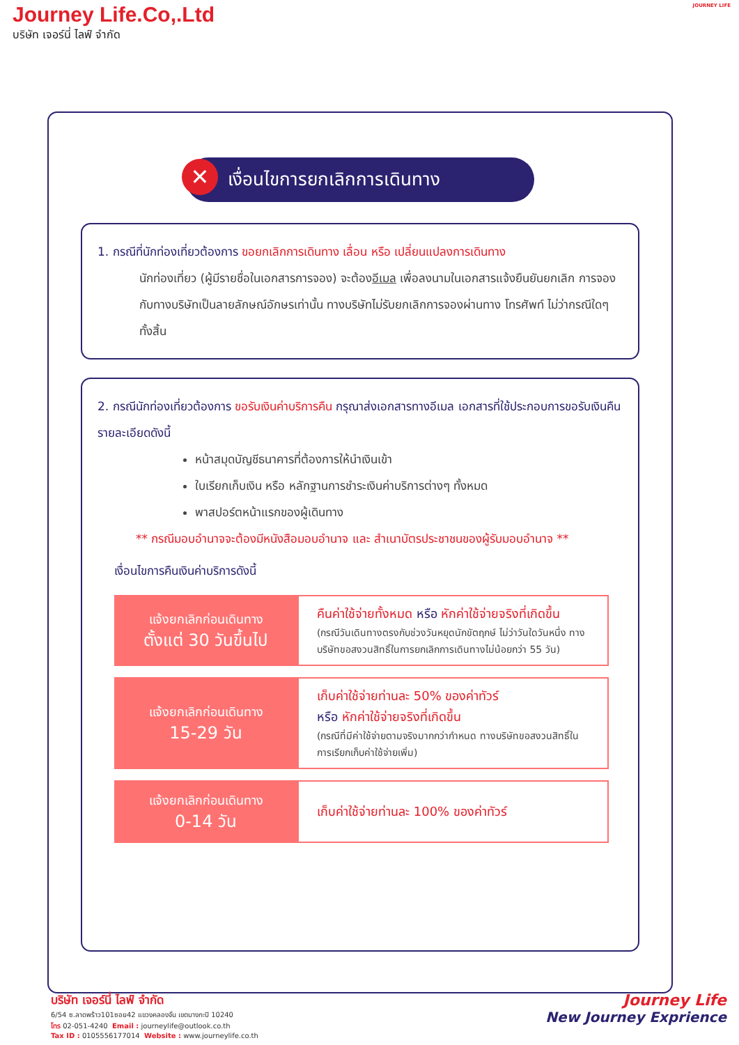Journey Life.Co,.Ltd
บริษัท เจอร์นี่ ไลฟ์ จำกัด
JOURNEY LIFE
✕ เงื่อนไขการยกเลิกการเดินทาง
1. กรณีที่นักท่องเที่ยวต้องการ ขอยกเลิกการเดินทาง เลื่อน หรือ เปลี่ยนแปลงการเดินทาง
นักท่องเที่ยว (ผู้มีรายชื่อในเอกสารการจอง) จะต้องอีเมล เพื่อลงนามในเอกสารแจ้งยืนยันยกเลิก การจอง กับทางบริษัทเป็นลายลักษณ์อักษรเท่านั้น ทางบริษัทไม่รับยกเลิกการจองผ่านทาง โทรศัพท์ ไม่ว่ากรณีใดๆ ทั้งสิ้น
2. กรณีนักท่องเที่ยวต้องการ ขอรับเงินค่าบริการคืน กรุณาส่งเอกสารทางอีเมล เอกสารที่ใช้ประกอบการขอรับเงินคืนรายละเอียดดังนี้
หน้าสมุดบัญชีธนาคารที่ต้องการให้นำเงินเข้า
ใบเรียกเก็บเงิน หรือ หลักฐานการชำระเงินค่าบริการต่างๆ ทั้งหมด
พาสปอร์ตหน้าแรกของผู้เดินทาง
** กรณีมอบอำนาจจะต้องมีหนังสือมอบอำนาจ และ สำเนาบัตรประชาชนของผู้รับมอบอำนาจ **
เงื่อนไขการคืนเงินค่าบริการดังนี้
| แจ้งยกเลิกก่อนเดินทาง ตั้งแต่ 30 วันขึ้นไป | คืนค่าใช้จ่ายทั้งหมด หรือ หักค่าใช้จ่ายจริงที่เกิดขึ้น (กรณีวันเดินทางตรงกับช่วงวันหยุดนักขัตฤกษ์ ไม่ว่าวันใดวันหนึ่ง ทางบริษัทขอสงวนสิทธิ์ในการยกเลิกการเดินทางไม่น้อยกว่า 55 วัน) |
| แจ้งยกเลิกก่อนเดินทาง 15-29 วัน | เก็บค่าใช้จ่ายท่านละ 50% ของค่าทัวร์ หรือ หักค่าใช้จ่ายจริงที่เกิดขึ้น (กรณีที่มีค่าใช้จ่ายตามจริงมากกว่ากำหนด ทางบริษัทขอสงวนสิทธิ์ในการเรียกเก็บค่าใช้จ่ายเพิ่ม) |
| แจ้งยกเลิกก่อนเดินทาง 0-14 วัน | เก็บค่าใช้จ่ายท่านละ 100% ของค่าทัวร์ |
บริษัท เจอร์นี่ ไลฟ์ จำกัด
6/54 ซ.ลาดพร้าว101ซอย42 แขวงคลองจั่น เขตบางกะปิ 10240
โทร 02-051-4240 Email : journeylife@outlook.co.th
Tax ID : 0105556177014 Website : www.journeylife.co.th
Journey Life
New Journey Exprience